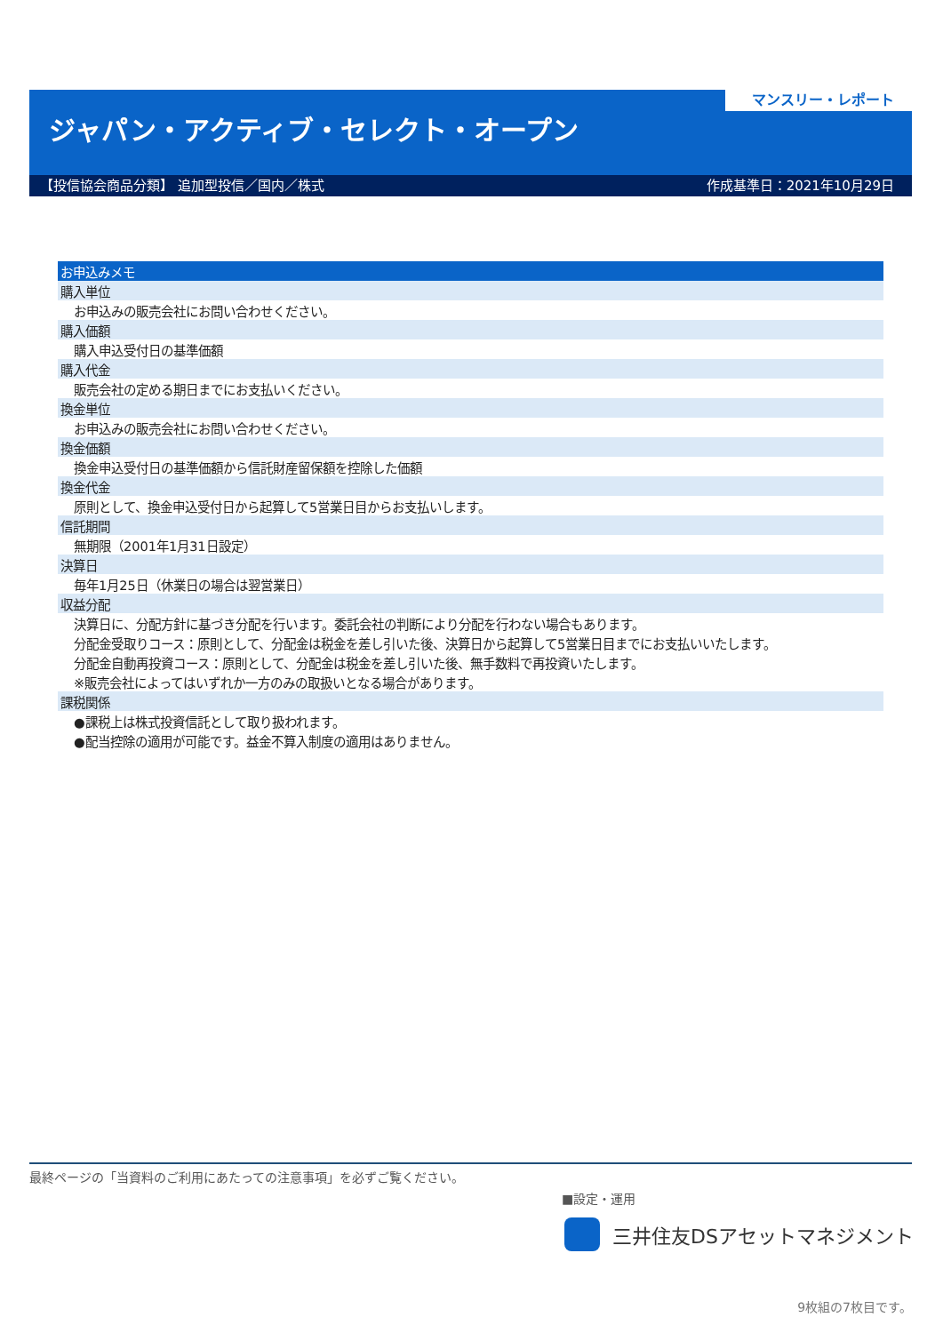マンスリー・レポート
ジャパン・アクティブ・セレクト・オープン
【投信協会商品分類】 追加型投信／国内／株式 作成基準日：2021年10月29日
| お申込みメモ |
| --- |
| 購入単位 |
| お申込みの販売会社にお問い合わせください。 |
| 購入価額 |
| 購入申込受付日の基準価額 |
| 購入代金 |
| 販売会社の定める期日までにお支払いください。 |
| 換金単位 |
| お申込みの販売会社にお問い合わせください。 |
| 換金価額 |
| 換金申込受付日の基準価額から信託財産留保額を控除した価額 |
| 換金代金 |
| 原則として、換金申込受付日から起算して5営業日目からお支払いします。 |
| 信託期間 |
| 無期限（2001年1月31日設定） |
| 決算日 |
| 毎年1月25日（休業日の場合は翌営業日） |
| 収益分配 |
| 決算日に、分配方針に基づき分配を行います。委託会社の判断により分配を行わない場合もあります。 |
| 分配金受取りコース：原則として、分配金は税金を差し引いた後、決算日から起算して5営業日目までにお支払いいたします。 |
| 分配金自動再投資コース：原則として、分配金は税金を差し引いた後、無手数料で再投資いたします。 |
| ※販売会社によってはいずれか一方のみの取扱いとなる場合があります。 |
| 課税関係 |
| ●課税上は株式投資信託として取り扱われます。 |
| ●配当控除の適用が可能です。益金不算入制度の適用はありません。 |
最終ページの「当資料のご利用にあたっての注意事項」を必ずご覧ください。
■設定・運用
三井住友DSアセットマネジメント
9枚組の7枚目です。